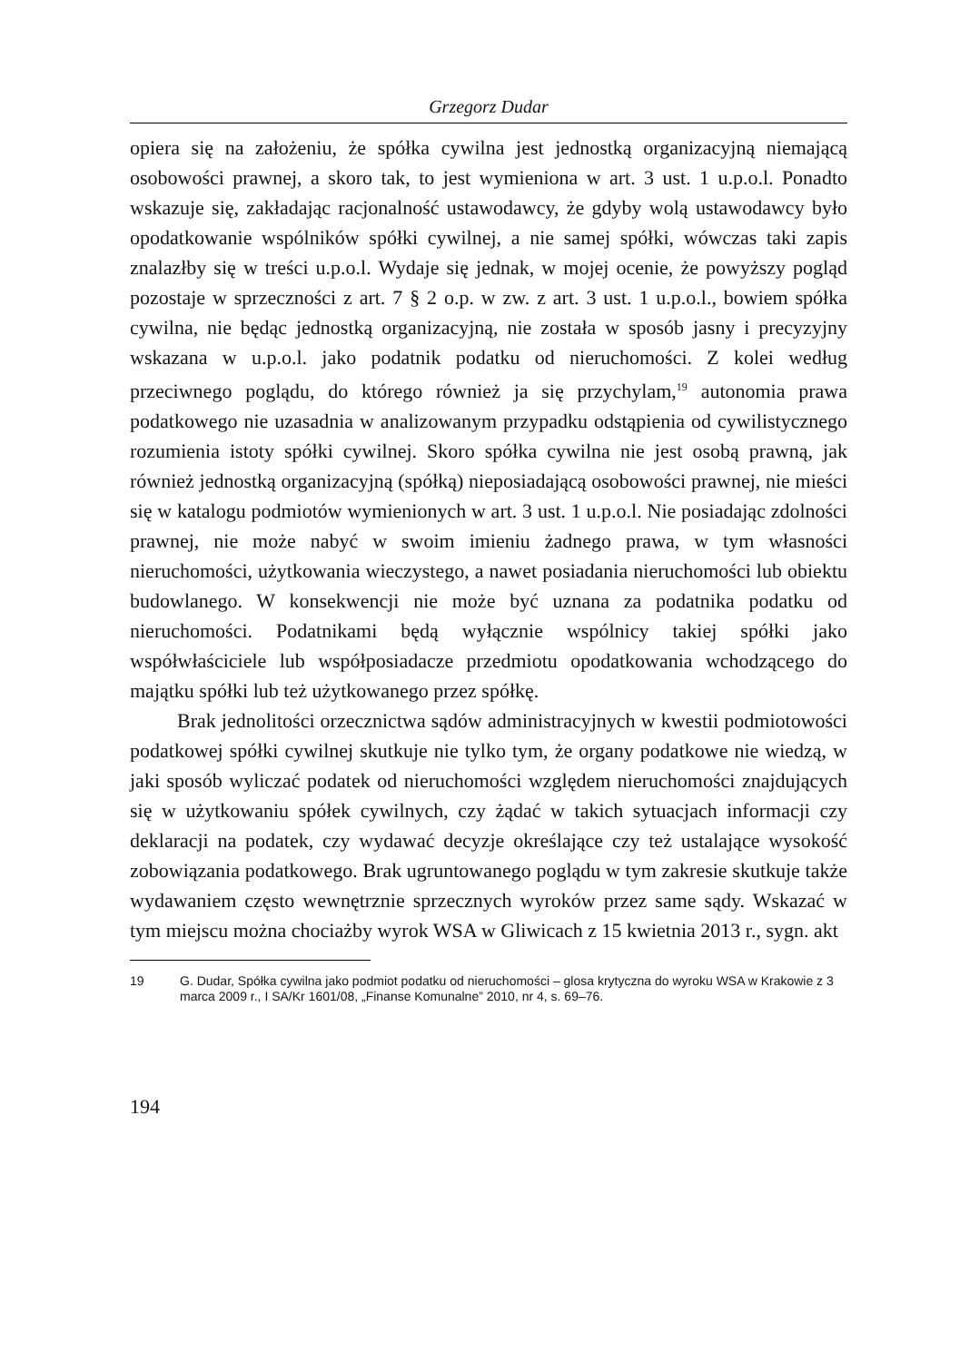Grzegorz Dudar
opiera się na założeniu, że spółka cywilna jest jednostką organizacyjną niemającą osobowości prawnej, a skoro tak, to jest wymieniona w art. 3 ust. 1 u.p.o.l. Ponadto wskazuje się, zakładając racjonalność ustawodawcy, że gdyby wolą ustawodawcy było opodatkowanie wspólników spółki cywilnej, a nie samej spółki, wówczas taki zapis znalazłby się w treści u.p.o.l. Wydaje się jednak, w mojej ocenie, że powyższy pogląd pozostaje w sprzeczności z art. 7 § 2 o.p. w zw. z art. 3 ust. 1 u.p.o.l., bowiem spółka cywilna, nie będąc jednostką organizacyjną, nie została w sposób jasny i precyzyjny wskazana w u.p.o.l. jako podatnik podatku od nieruchomości. Z kolei według przeciwnego poglądu, do którego również ja się przychylam,<sup>19</sup> autonomia prawa podatkowego nie uzasadnia w analizowanym przypadku odstąpienia od cywilistycznego rozumienia istoty spółki cywilnej. Skoro spółka cywilna nie jest osobą prawną, jak również jednostką organizacyjną (spółką) nieposiadającą osobowości prawnej, nie mieści się w katalogu podmiotów wymienionych w art. 3 ust. 1 u.p.o.l. Nie posiadając zdolności prawnej, nie może nabyć w swoim imieniu żadnego prawa, w tym własności nieruchomości, użytkowania wieczystego, a nawet posiadania nieruchomości lub obiektu budowlanego. W konsekwencji nie może być uznana za podatnika podatku od nieruchomości. Podatnikami będą wyłącznie wspólnicy takiej spółki jako współwłaściciele lub współposiadacze przedmiotu opodatkowania wchodzącego do majątku spółki lub też użytkowanego przez spółkę.
Brak jednolitości orzecznictwa sądów administracyjnych w kwestii podmiotowości podatkowej spółki cywilnej skutkuje nie tylko tym, że organy podatkowe nie wiedzą, w jaki sposób wyliczać podatek od nieruchomości względem nieruchomości znajdujących się w użytkowaniu spółek cywilnych, czy żądać w takich sytuacjach informacji czy deklaracji na podatek, czy wydawać decyzje określające czy też ustalające wysokość zobowiązania podatkowego. Brak ugruntowanego poglądu w tym zakresie skutkuje także wydawaniem często wewnętrznie sprzecznych wyroków przez same sądy. Wskazać w tym miejscu można chociażby wyrok WSA w Gliwicach z 15 kwietnia 2013 r., sygn. akt
19 G. Dudar, Spółka cywilna jako podmiot podatku od nieruchomości – glosa krytyczna do wyroku WSA w Krakowie z 3 marca 2009 r., I SA/Kr 1601/08, „Finanse Komunalne” 2010, nr 4, s. 69–76.
194